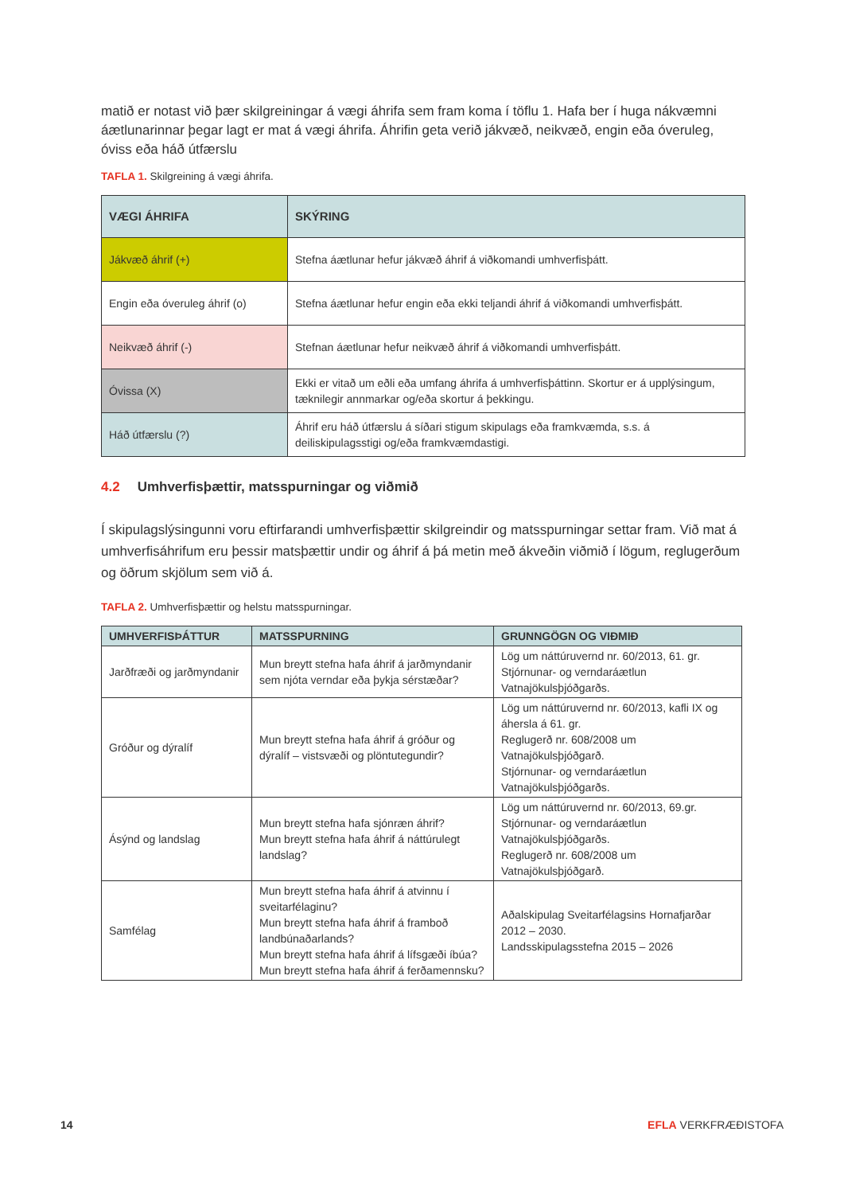matið er notast við þær skilgreiningar á vægi áhrifa sem fram koma í töflu 1. Hafa ber í huga nákvæmni áætlunarinnar þegar lagt er mat á vægi áhrifa. Áhrifin geta verið jákvæð, neikvæð, engin eða óveruleg, óviss eða háð útfærslu
TAFLA 1. Skilgreining á vægi áhrifa.
| VÆGI ÁHRIFA | SKÝRING |
| --- | --- |
| Jákvæð áhrif (+) | Stefna áætlunar hefur jákvæð áhrif á viðkomandi umhverfisþátt. |
| Engin eða óveruleg áhrif (o) | Stefna áætlunar hefur engin eða ekki teljandi áhrif á viðkomandi umhverfisþátt. |
| Neikvæð áhrif (-) | Stefnan áætlunar hefur neikvæð áhrif á viðkomandi umhverfisþátt. |
| Óvissa (X) | Ekki er vitað um eðli eða umfang áhrifa á umhverfisþáttinn. Skortur er á upplýsingum, tæknilegir annmarkar og/eða skortur á þekkingu. |
| Háð útfærslu (?) | Áhrif eru háð útfærslu á síðari stigum skipulags eða framkvæmda, s.s. á deiliskipulagsstigi og/eða framkvæmdastigi. |
4.2 Umhverfisþættir, matsspurningar og viðmið
Í skipulagslýsingunni voru eftirfarandi umhverfisþættir skilgreindir og matsspurningar settar fram. Við mat á umhverfisáhrifum eru þessir matsþættir undir og áhrif á þá metin með ákveðin viðmið í lögum, reglugerðum og öðrum skjölum sem við á.
TAFLA 2. Umhverfisþættir og helstu matsspurningar.
| UMHVERFISÞÁTTUR | MATSSPURNING | GRUNNGÖGN OG VIÐMIÐ |
| --- | --- | --- |
| Jarðfræði og jarðmyndanir | Mun breytt stefna hafa áhrif á jarðmyndanir sem njóta verndar eða þykja sérstæðar? | Lög um náttúruvernd nr. 60/2013, 61. gr. Stjórnunar- og verndaráætlun Vatnajökulsþjóðgarðs. |
| Gróður og dýralíf | Mun breytt stefna hafa áhrif á gróður og dýralíf – vistsvæði og plöntutegundir? | Lög um náttúruvernd nr. 60/2013, kafli IX og áhersla á 61. gr. Reglugerð nr. 608/2008 um Vatnajökulsþjóðgarð. Stjórnunar- og verndaráætlun Vatnajökulsþjóðgarðs. |
| Ásýnd og landslag | Mun breytt stefna hafa sjónræn áhrif? Mun breytt stefna hafa áhrif á náttúrulegt landslag? | Lög um náttúruvernd nr. 60/2013, 69.gr. Stjórnunar- og verndaráætlun Vatnajökulsþjóðgarðs. Reglugerð nr. 608/2008 um Vatnajökulsþjóðgarð. |
| Samfélag | Mun breytt stefna hafa áhrif á atvinnu í sveitarfélaginu? Mun breytt stefna hafa áhrif á framboð landbúnaðarlands? Mun breytt stefna hafa áhrif á lífsgæði íbúa? Mun breytt stefna hafa áhrif á ferðamennsku? | Aðalskipulag Sveitarfélagsins Hornafjarðar 2012 – 2030. Landsskipulagsstefna 2015 – 2026 |
14 EFLA VERKFRÆÐISTOFA